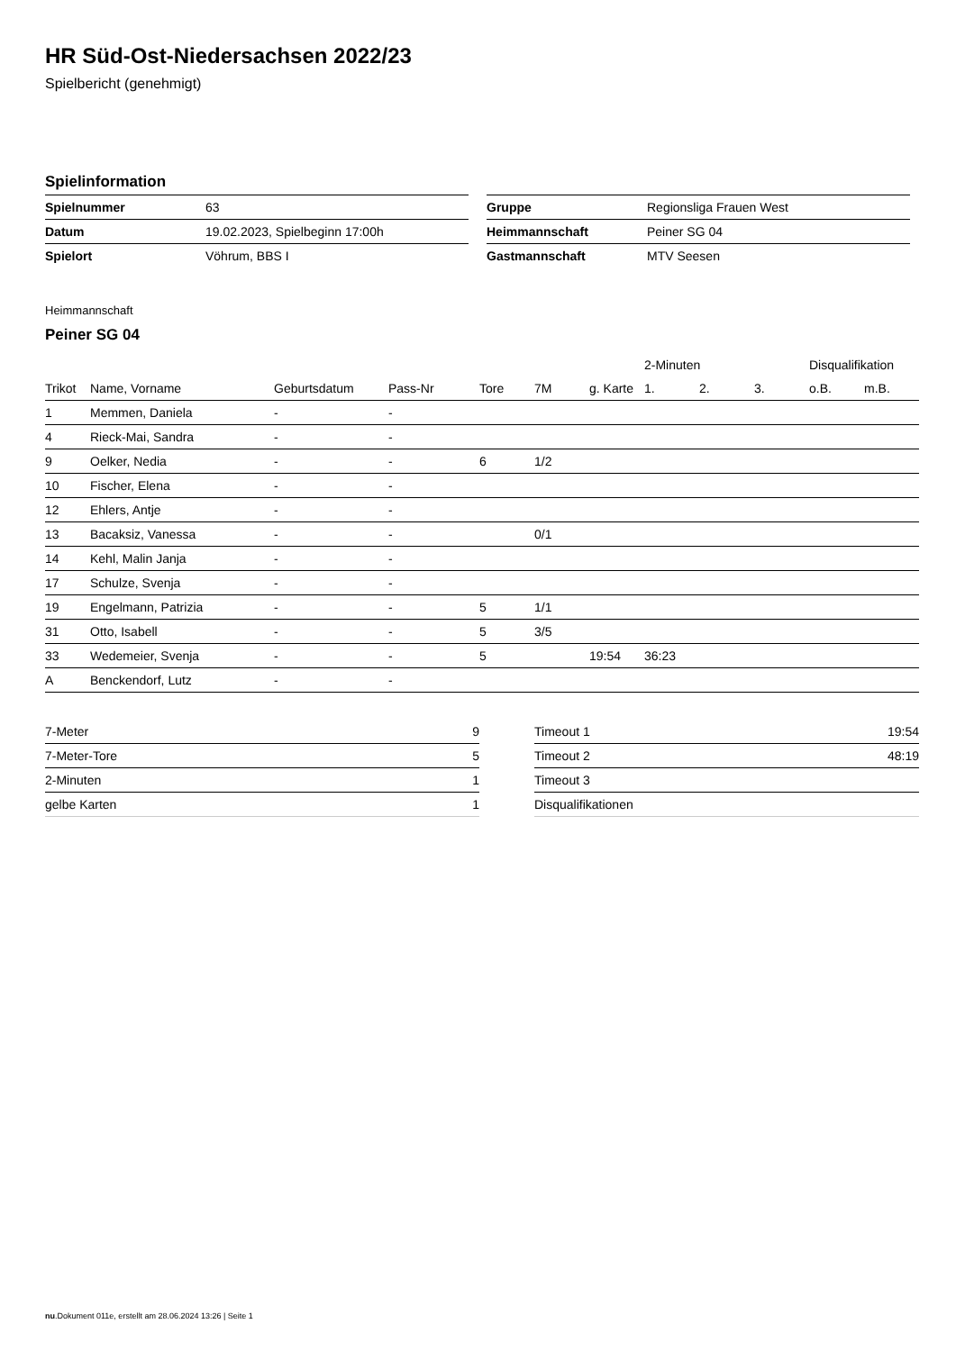HR Süd-Ost-Niedersachsen 2022/23
Spielbericht (genehmigt)
Spielinformation
| Spielnummer | 63 |
| Datum | 19.02.2023, Spielbeginn 17:00h |
| Spielort | Vöhrum, BBS I |
| Gruppe | Regionsliga Frauen West |
| Heimmannschaft | Peiner SG 04 |
| Gastmannschaft | MTV Seesen |
Heimmannschaft
Peiner SG 04
| | | | | | | | 2-Minuten | | | Disqualifikation | |
| --- | --- | --- | --- | --- | --- | --- | --- | --- | --- | --- | --- |
| Trikot | Name, Vorname | Geburtsdatum | Pass-Nr | Tore | 7M | g. Karte | 1. | 2. | 3. | o.B. | m.B. |
| 1 | Memmen, Daniela | - | - | | | | | | | | |
| 4 | Rieck-Mai, Sandra | - | - | | | | | | | | |
| 9 | Oelker, Nedia | - | - | 6 | 1/2 | | | | | | |
| 10 | Fischer, Elena | - | - | | | | | | | | |
| 12 | Ehlers, Antje | - | - | | | | | | | | |
| 13 | Bacaksiz, Vanessa | - | - | | 0/1 | | | | | | |
| 14 | Kehl, Malin Janja | - | - | | | | | | | | |
| 17 | Schulze, Svenja | - | - | | | | | | | | |
| 19 | Engelmann, Patrizia | - | - | 5 | 1/1 | | | | | | |
| 31 | Otto, Isabell | - | - | 5 | 3/5 | | | | | | |
| 33 | Wedemeier, Svenja | - | - | 5 | | 19:54 | 36:23 | | | | |
| A | Benckendorf, Lutz | - | - | | | | | | | | |
| 7-Meter | 9 |
| 7-Meter-Tore | 5 |
| 2-Minuten | 1 |
| gelbe Karten | 1 |
| Timeout 1 | 19:54 |
| Timeout 2 | 48:19 |
| Timeout 3 | |
| Disqualifikationen | |
nu.Dokument 011e, erstellt am 28.06.2024 13:26 | Seite 1